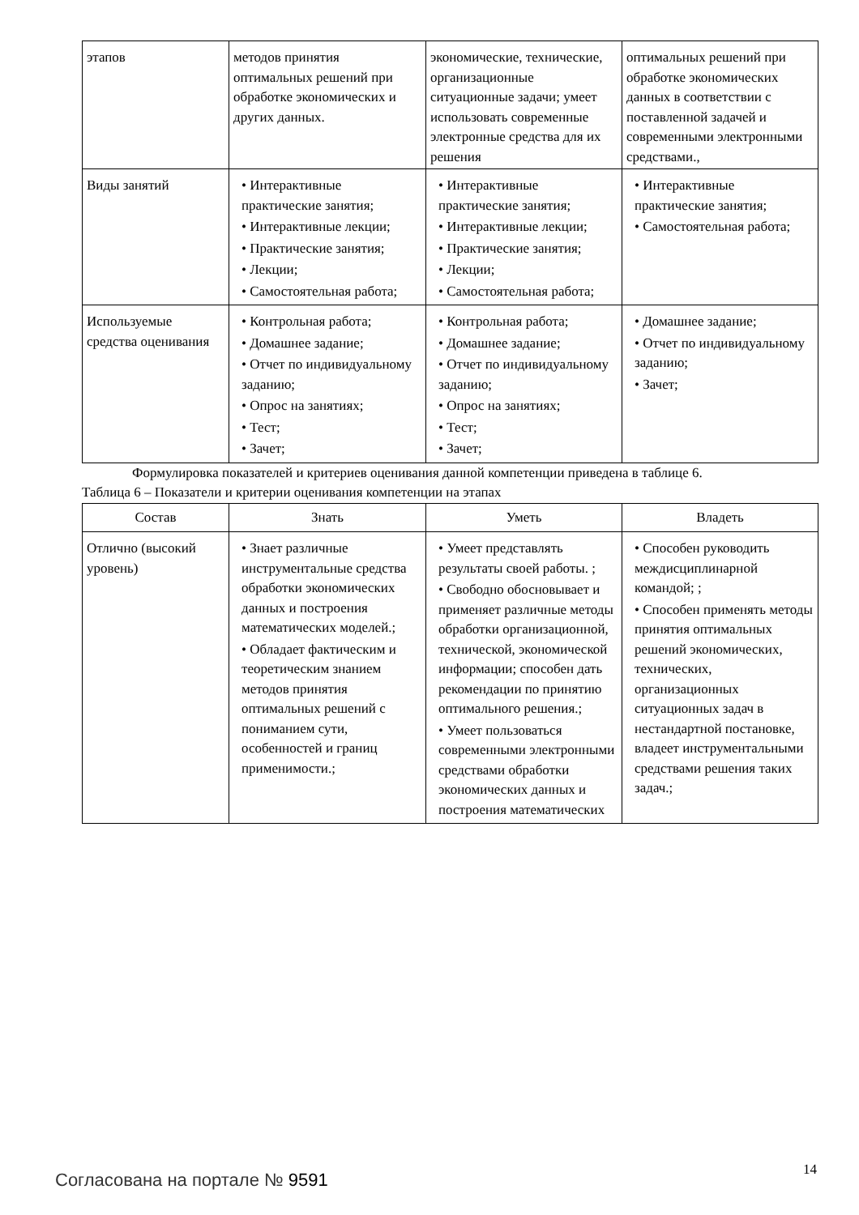| этапов | методов принятия оптимальных решений при обработке экономических и других данных. | экономические, технические, организационные ситуационные задачи; умеет использовать современные электронные средства для их решения | оптимальных решений при обработке экономических данных в соответствии с поставленной задачей и современными электронными средствами., |
| Виды занятий | • Интерактивные практические занятия; • Интерактивные лекции; • Практические занятия; • Лекции; • Самостоятельная работа; | • Интерактивные практические занятия; • Интерактивные лекции; • Практические занятия; • Лекции; • Самостоятельная работа; | • Интерактивные практические занятия; • Самостоятельная работа; |
| Используемые средства оценивания | • Контрольная работа; • Домашнее задание; • Отчет по индивидуальному заданию; • Опрос на занятиях; • Тест; • Зачет; | • Контрольная работа; • Домашнее задание; • Отчет по индивидуальному заданию; • Опрос на занятиях; • Тест; • Зачет; | • Домашнее задание; • Отчет по индивидуальному заданию; • Зачет; |
Формулировка показателей и критериев оценивания данной компетенции приведена в таблице 6.
Таблица 6 – Показатели и критерии оценивания компетенции на этапах
| Состав | Знать | Уметь | Владеть |
| --- | --- | --- | --- |
| Отлично (высокий уровень) | • Знает различные инструментальные средства обработки экономических данных и построения математических моделей.; • Обладает фактическим и теоретическим знанием методов принятия оптимальных решений с пониманием сути, особенностей и границ применимости.; | • Умеет представлять результаты своей работы. ; • Свободно обосновывает и применяет различные методы обработки организационной, технической, экономической информации; способен дать рекомендации по принятию оптимального решения.; • Умеет пользоваться современными электронными средствами обработки экономических данных и построения математических | • Способен руководить междисциплинарной командой; ; • Способен применять методы принятия оптимальных решений экономических, технических, организационных ситуационных задач в нестандартной постановке, владеет инструментальными средствами решения таких задач.; |
Согласована на портале № 9591
14